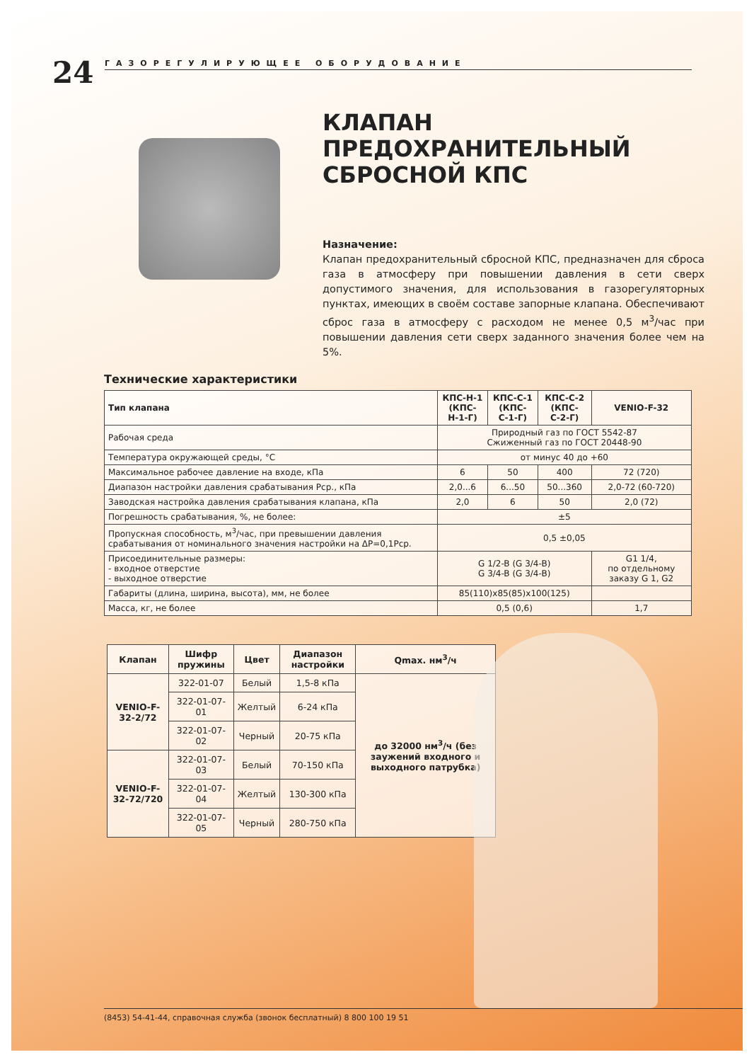24
ГАЗОРЕГУЛИРУЮЩЕЕ ОБОРУДОВАНИЕ
КЛАПАН ПРЕДОХРАНИТЕЛЬНЫЙ СБРОСНОЙ КПС
Назначение:
Клапан предохранительный сбросной КПС, предназначен для сброса газа в атмосферу при повышении давления в сети сверх допустимого значения, для использования в газорегуляторных пунктах, имеющих в своём составе запорные клапана. Обеспечивают сброс газа в атмосферу с расходом не менее 0,5 м<sup>3</sup>/час при повышении давления сети сверх заданного значения более чем на 5%.
Технические характеристики
| Тип клапана | КПС-Н-1 (КПС-Н-1-Г) | КПС-С-1 (КПС-С-1-Г) | КПС-С-2 (КПС-С-2-Г) | VENIO-F-32 |
| --- | --- | --- | --- | --- |
| Рабочая среда | Природный газ по ГОСТ 5542-87 Сжиженный газ по ГОСТ 20448-90 | | | |
| Температура окружающей среды, °С | от минус 40 до +60 | | | |
| Максимальное рабочее давление на входе, кПа | 6 | 50 | 400 | 72 (720) |
| Диапазон настройки давления срабатывания Рср., кПа | 2,0...6 | 6...50 | 50...360 | 2,0-72 (60-720) |
| Заводская настройка давления срабатывания клапана, кПа | 2,0 | 6 | 50 | 2,0 (72) |
| Погрешность срабатывания, %, не более: | ±5 | | | |
| Пропускная способность, м<sup>3</sup>/час, при превышении давления срабатывания от номинального значения настройки на ΔР=0,1Рср. | 0,5 ±0,05 | | | |
| Присоединительные размеры: - входное отверстие - выходное отверстие | G 1/2-B (G 3/4-B) G 3/4-B (G 3/4-B) | | | G1 1/4, по отдельному заказу G 1, G2 |
| Габариты (длина, ширина, высота), мм, не более | 85(110)x85(85)x100(125) | | | |
| Масса, кг, не более | 0,5 (0,6) | | | 1,7 |
| Клапан | Шифр пружины | Цвет | Диапазон настройки | Qmax. нм<sup>3</sup>/ч |
| --- | --- | --- | --- | --- |
| VENIO-F-32-2/72 | 322-01-07 | Белый | 1,5-8 кПа | до 32000 нм<sup>3</sup>/ч (без заужений входного и выходного патрубка) |
| | 322-01-07-01 | Желтый | 6-24 кПа | |
| | 322-01-07-02 | Черный | 20-75 кПа | |
| VENIO-F-32-72/720 | 322-01-07-03 | Белый | 70-150 кПа | |
| | 322-01-07-04 | Желтый | 130-300 кПа | |
| | 322-01-07-05 | Черный | 280-750 кПа | |
(8453) 54-41-44, справочная служба (звонок бесплатный) 8 800 100 19 51